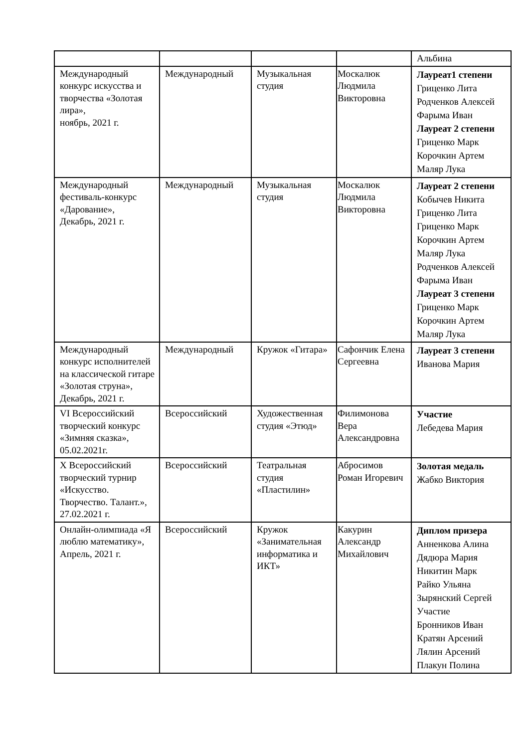| | | | | Альбина |
| Международный конкурс искусства и творчества «Золотая лира», ноябрь, 2021 г. | Международный | Музыкальная студия | Москалюк Людмила Викторовна | Лауреат1 степени Гриценко Лита Родченков Алексей Фарыма Иван Лауреат 2 степени Гриценко Марк Корочкин Артем Маляр Лука |
| Международный фестиваль-конкурс «Дарование», Декабрь, 2021 г. | Международный | Музыкальная студия | Москалюк Людмила Викторовна | Лауреат 2 степени Кобычев Никита Гриценко Лита Гриценко Марк Корочкин Артем Маляр Лука Родченков Алексей Фарыма Иван Лауреат 3 степени Гриценко Марк Корочкин Артем Маляр Лука |
| Международный конкурс исполнителей на классической гитаре «Золотая струна», Декабрь, 2021 г. | Международный | Кружок «Гитара» | Сафончик Елена Сергеевна | Лауреат 3 степени Иванова Мария |
| VI Всероссийский творческий конкурс «Зимняя сказка», 05.02.2021г. | Всероссийский | Художественная студия «Этюд» | Филимонова Вера Александровна | Участие Лебедева Мария |
| X Всероссийский творческий турнир «Искусство. Творчество. Талант.», 27.02.2021 г. | Всероссийский | Театральная студия «Пластилин» | Абросимов Роман Игоревич | Золотая медаль Жабко Виктория |
| Онлайн-олимпиада «Я люблю математику», Апрель, 2021 г. | Всероссийский | Кружок «Занимательная информатика и ИКТ» | Какурин Александр Михайлович | Диплом призера Анненкова Алина Дядюра Мария Никитин Марк Райко Ульяна Зырянский Сергей Участие Бронников Иван Кратян Арсений Лялин Арсений Плакун Полина |